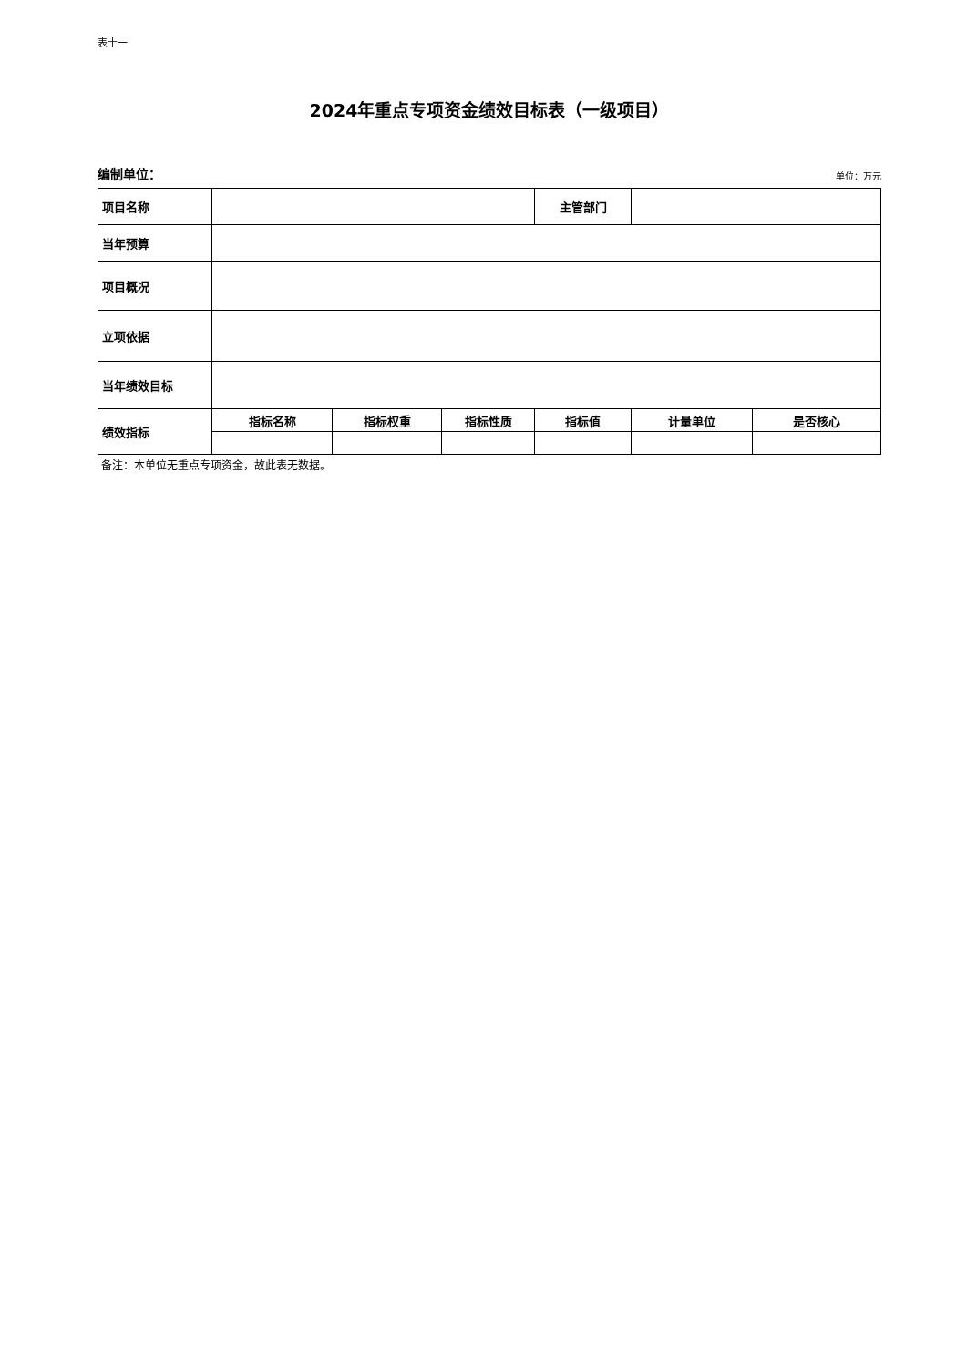表十一
2024年重点专项资金绩效目标表（一级项目）
编制单位： 单位：万元
| 项目名称 | | | | 主管部门 | | |
| 当年预算 | | | | | | |
| 项目概况 | | | | | | |
| 立项依据 | | | | | | |
| 当年绩效目标 | | | | | | |
| 绩效指标 | 指标名称 | 指标权重 | 指标性质 | 指标值 | 计量单位 | 是否核心 |
备注：本单位无重点专项资金，故此表无数据。